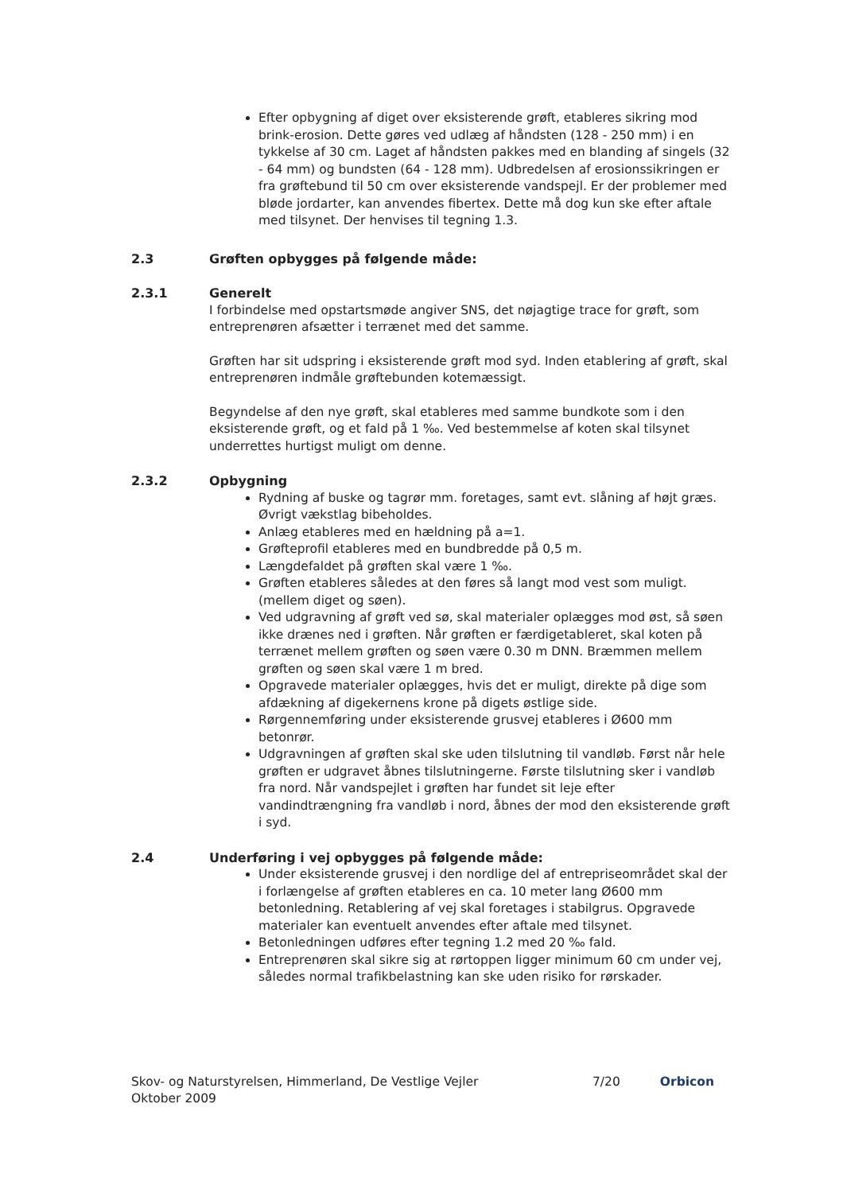Efter opbygning af diget over eksisterende grøft, etableres sikring mod brink-erosion. Dette gøres ved udlæg af håndsten (128 - 250 mm) i en tykkelse af 30 cm. Laget af håndsten pakkes med en blanding af singels (32 - 64 mm) og bundsten (64 - 128 mm). Udbredelsen af erosionssikringen er fra grøftebund til 50 cm over eksisterende vandspejl. Er der problemer med bløde jordarter, kan anvendes fibertex. Dette må dog kun ske efter aftale med tilsynet. Der henvises til tegning 1.3.
2.3 Grøften opbygges på følgende måde:
2.3.1 Generelt
I forbindelse med opstartsmøde angiver SNS, det nøjagtige trace for grøft, som entreprenøren afsætter i terrænet med det samme.
Grøften har sit udspring i eksisterende grøft mod syd. Inden etablering af grøft, skal entreprenøren indmåle grøftebunden kotemæssigt.
Begyndelse af den nye grøft, skal etableres med samme bundkote som i den eksisterende grøft, og et fald på 1 ‰. Ved bestemmelse af koten skal tilsynet underrettes hurtigst muligt om denne.
2.3.2 Opbygning
Rydning af buske og tagrør mm. foretages, samt evt. slåning af højt græs. Øvrigt vækstlag bibeholdes.
Anlæg etableres med en hældning på a=1.
Grøfteprofil etableres med en bundbredde på 0,5 m.
Længdefaldet på grøften skal være 1 ‰.
Grøften etableres således at den føres så langt mod vest som muligt. (mellem diget og søen).
Ved udgravning af grøft ved sø, skal materialer oplægges mod øst, så søen ikke drænes ned i grøften. Når grøften er færdigetableret, skal koten på terrænet mellem grøften og søen være 0.30 m DNN. Bræmmen mellem grøften og søen skal være 1 m bred.
Opgravede materialer oplægges, hvis det er muligt, direkte på dige som afdækning af digekernens krone på digets østlige side.
Rørgennemføring under eksisterende grusvej etableres i Ø600 mm betonrør.
Udgravningen af grøften skal ske uden tilslutning til vandløb. Først når hele grøften er udgravet åbnes tilslutningerne. Første tilslutning sker i vandløb fra nord. Når vandspejlet i grøften har fundet sit leje efter vandindtrængning fra vandløb i nord, åbnes der mod den eksisterende grøft i syd.
2.4 Underføring i vej opbygges på følgende måde:
Under eksisterende grusvej i den nordlige del af entrepriseområdet skal der i forlængelse af grøften etableres en ca. 10 meter lang Ø600 mm betonledning. Retablering af vej skal foretages i stabilgrus. Opgravede materialer kan eventuelt anvendes efter aftale med tilsynet.
Betonledningen udføres efter tegning 1.2 med 20 ‰ fald.
Entreprenøren skal sikre sig at rørtoppen ligger minimum 60 cm under vej, således normal trafikbelastning kan ske uden risiko for rørskader.
Skov- og Naturstyrelsen, Himmerland, De Vestlige Vejler
Oktober 2009
7/20 Orbicon